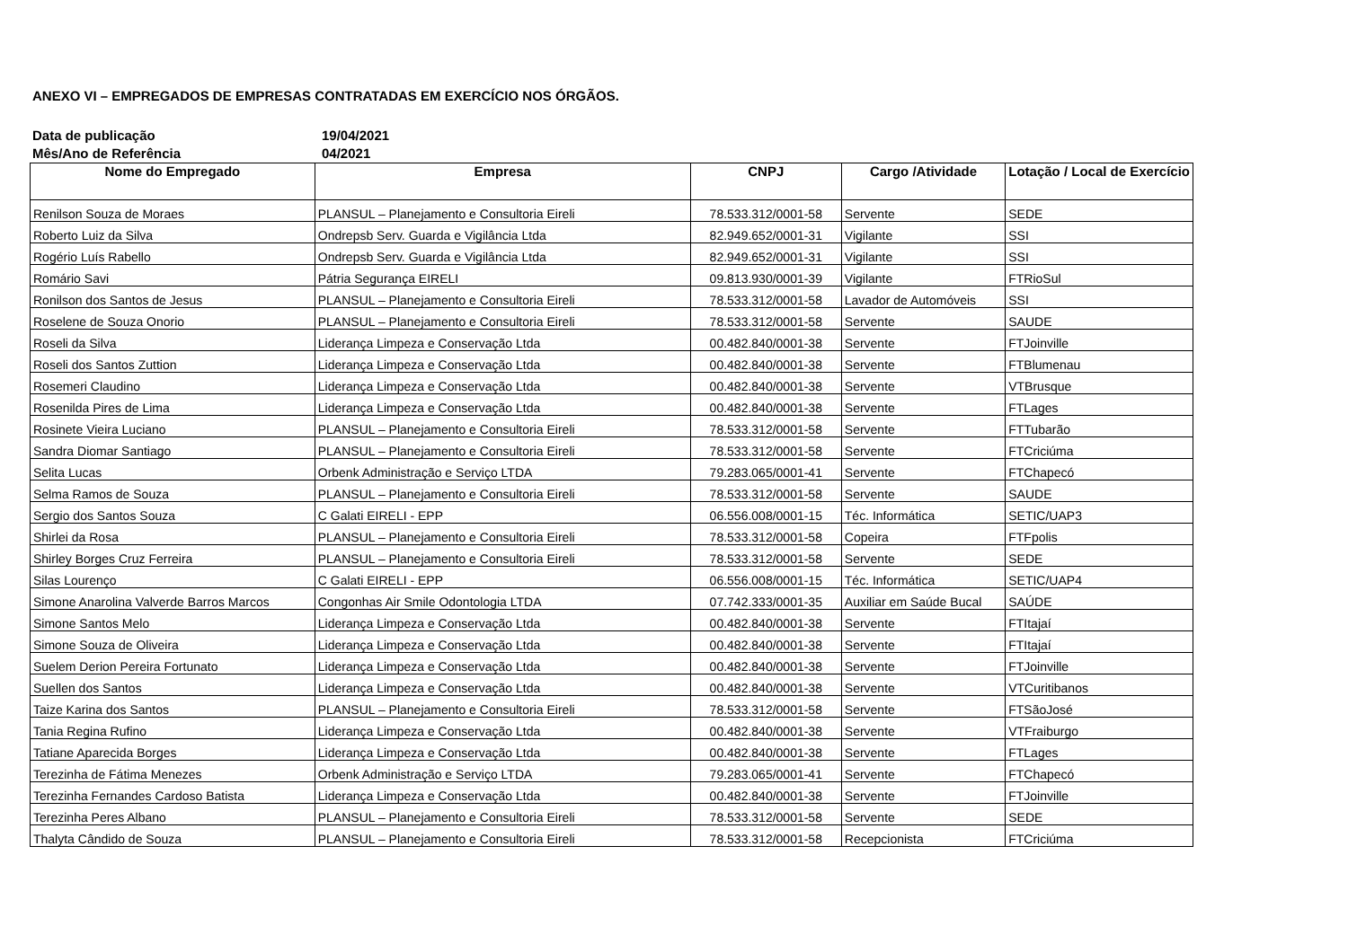ANEXO VI – EMPREGADOS DE EMPRESAS CONTRATADAS EM EXERCÍCIO NOS ÓRGÃOS.
Data de publicação 19/04/2021
Mês/Ano de Referência 04/2021
| Nome do Empregado | Empresa | CNPJ | Cargo /Atividade | Lotação / Local de Exercício |
| --- | --- | --- | --- | --- |
| Renilson Souza de Moraes | PLANSUL – Planejamento e Consultoria Eireli | 78.533.312/0001-58 | Servente | SEDE |
| Roberto Luiz da Silva | Ondrepsb Serv. Guarda e Vigilância Ltda | 82.949.652/0001-31 | Vigilante | SSI |
| Rogério Luís Rabello | Ondrepsb Serv. Guarda e Vigilância Ltda | 82.949.652/0001-31 | Vigilante | SSI |
| Romário Savi | Pátria Segurança EIRELI | 09.813.930/0001-39 | Vigilante | FTRioSul |
| Ronilson dos Santos de Jesus | PLANSUL – Planejamento e Consultoria Eireli | 78.533.312/0001-58 | Lavador de Automóveis | SSI |
| Roselene de Souza Onorio | PLANSUL – Planejamento e Consultoria Eireli | 78.533.312/0001-58 | Servente | SAUDE |
| Roseli da Silva | Liderança Limpeza e Conservação Ltda | 00.482.840/0001-38 | Servente | FTJoinville |
| Roseli dos Santos Zuttion | Liderança Limpeza e Conservação Ltda | 00.482.840/0001-38 | Servente | FTBlumenau |
| Rosemeri Claudino | Liderança Limpeza e Conservação Ltda | 00.482.840/0001-38 | Servente | VTBrusque |
| Rosenilda Pires de Lima | Liderança Limpeza e Conservação Ltda | 00.482.840/0001-38 | Servente | FTLages |
| Rosinete Vieira Luciano | PLANSUL – Planejamento e Consultoria Eireli | 78.533.312/0001-58 | Servente | FTTubarão |
| Sandra Diomar Santiago | PLANSUL – Planejamento e Consultoria Eireli | 78.533.312/0001-58 | Servente | FTCriciúma |
| Selita Lucas | Orbenk Administração e Serviço LTDA | 79.283.065/0001-41 | Servente | FTChapecó |
| Selma Ramos de Souza | PLANSUL – Planejamento e Consultoria Eireli | 78.533.312/0001-58 | Servente | SAUDE |
| Sergio dos Santos Souza | C Galati EIRELI - EPP | 06.556.008/0001-15 | Téc. Informática | SETIC/UAP3 |
| Shirlei da Rosa | PLANSUL – Planejamento e Consultoria Eireli | 78.533.312/0001-58 | Copeira | FTFpolis |
| Shirley Borges Cruz Ferreira | PLANSUL – Planejamento e Consultoria Eireli | 78.533.312/0001-58 | Servente | SEDE |
| Silas Lourenço | C Galati EIRELI - EPP | 06.556.008/0001-15 | Téc. Informática | SETIC/UAP4 |
| Simone Anarolina Valverde Barros Marcos | Congonhas Air Smile Odontologia LTDA | 07.742.333/0001-35 | Auxiliar em Saúde Bucal | SAÚDE |
| Simone Santos Melo | Liderança Limpeza e Conservação Ltda | 00.482.840/0001-38 | Servente | FTItajaí |
| Simone Souza de Oliveira | Liderança Limpeza e Conservação Ltda | 00.482.840/0001-38 | Servente | FTItajaí |
| Suelem Derion Pereira Fortunato | Liderança Limpeza e Conservação Ltda | 00.482.840/0001-38 | Servente | FTJoinville |
| Suellen dos Santos | Liderança Limpeza e Conservação Ltda | 00.482.840/0001-38 | Servente | VTCuritibanos |
| Taize Karina dos Santos | PLANSUL – Planejamento e Consultoria Eireli | 78.533.312/0001-58 | Servente | FTSãoJosé |
| Tania Regina Rufino | Liderança Limpeza e Conservação Ltda | 00.482.840/0001-38 | Servente | VTFraiburgo |
| Tatiane Aparecida Borges | Liderança Limpeza e Conservação Ltda | 00.482.840/0001-38 | Servente | FTLages |
| Terezinha de Fátima Menezes | Orbenk Administração e Serviço LTDA | 79.283.065/0001-41 | Servente | FTChapecó |
| Terezinha Fernandes Cardoso Batista | Liderança Limpeza e Conservação Ltda | 00.482.840/0001-38 | Servente | FTJoinville |
| Terezinha Peres Albano | PLANSUL – Planejamento e Consultoria Eireli | 78.533.312/0001-58 | Servente | SEDE |
| Thalyta Cândido de Souza | PLANSUL – Planejamento e Consultoria Eireli | 78.533.312/0001-58 | Recepcionista | FTCriciúma |